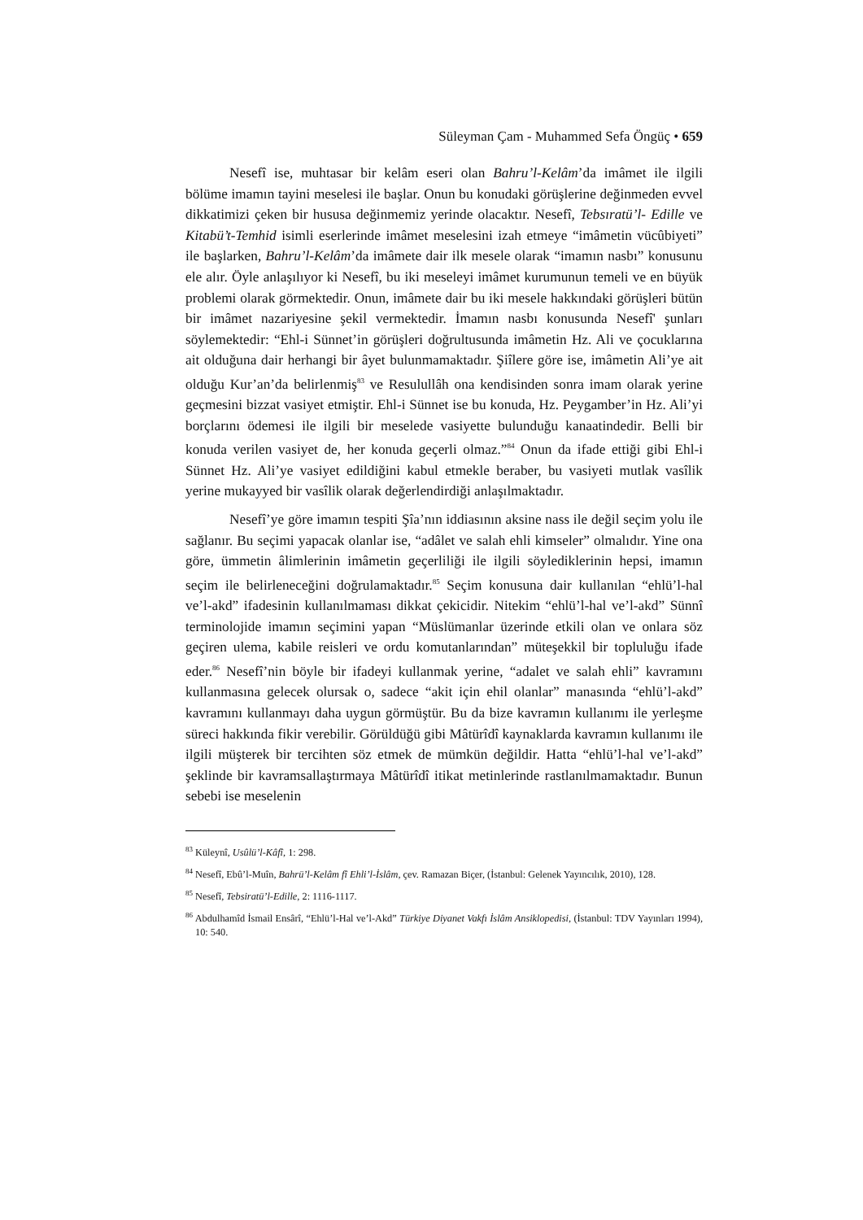Süleyman Çam - Muhammed Sefa Öngüç • 659
Nesefî ise, muhtasar bir kelâm eseri olan Bahru’l-Kelâm’da imâmet ile ilgili bölüme imamın tayini meselesi ile başlar. Onun bu konudaki görüşlerine değinmeden evvel dikkatimizi çeken bir hususa değinmemiz yerinde olacaktır. Nesefî, Tebsıratü’l- Edille ve Kitabü’t-Temhid isimli eserlerinde imâmet meselesini izah etmeye “imâmetin vücûbiyeti” ile başlarken, Bahru’l-Kelâm’da imâmete dair ilk mesele olarak “imamın nasbı” konusunu ele alır. Öyle anlaşılıyor ki Nesefî, bu iki meseleyi imâmet kurumunun temeli ve en büyük problemi olarak görmektedir. Onun, imâmete dair bu iki mesele hakkındaki görüşleri bütün bir imâmet nazariyesine şekil vermektedir. İmamın nasbı konusunda Nesefî' şunları söylemektedir: “Ehl-i Sünnet’in görüşleri doğrultusunda imâmetin Hz. Ali ve çocuklarına ait olduğuna dair herhangi bir âyet bulunmamaktadır. Şiîlere göre ise, imâmetin Ali’ye ait olduğu Kur’an’da belirlenmiş<sup>83</sup> ve Resulullâh ona kendisinden sonra imam olarak yerine geçmesini bizzat vasiyet etmiştir. Ehl-i Sünnet ise bu konuda, Hz. Peygamber’in Hz. Ali’yi borçlarını ödemesi ile ilgili bir meselede vasiyette bulunduğu kanaatindedir. Belli bir konuda verilen vasiyet de, her konuda geçerli olmaz.”<sup>84</sup> Onun da ifade ettiği gibi Ehl-i Sünnet Hz. Ali’ye vasiyet edildiğini kabul etmekle beraber, bu vasiyeti mutlak vasîlik yerine mukayyed bir vasîlik olarak değerlendirdiği anlaşılmaktadır.
Nesefî’ye göre imamın tespiti Şîa’nın iddiasının aksine nass ile değil seçim yolu ile sağlanır. Bu seçimi yapacak olanlar ise, “adâlet ve salah ehli kimseler” olmalıdır. Yine ona göre, ümmetin âlimlerinin imâmetin geçerliliği ile ilgili söylediklerinin hepsi, imamın seçim ile belirleneceğini doğrulamaktadır.<sup>85</sup> Seçim konusuna dair kullanılan “ehlü’l-hal ve’l-akd” ifadesinin kullanılmaması dikkat çekicidir. Nitekim “ehlü’l-hal ve’l-akd” Sünnî terminolojide imamın seçimini yapan “Müslümanlar üzerinde etkili olan ve onlara söz geçiren ulema, kabile reisleri ve ordu komutanlarından” müteşekkil bir topluluğu ifade eder.<sup>86</sup> Nesefî’nin böyle bir ifadeyi kullanmak yerine, “adalet ve salah ehli” kavramını kullanmasına gelecek olursak o, sadece “akit için ehil olanlar” manasında “ehlü’l-akd” kavramını kullanmayı daha uygun görmüştür. Bu da bize kavramın kullanımı ile yerleşme süreci hakkında fikir verebilir. Görüldüğü gibi Mâtürîdî kaynaklarda kavramın kullanımı ile ilgili müşterek bir tercihten söz etmek de mümkün değildir. Hatta “ehlü’l-hal ve’l-akd” şeklinde bir kavramsallaştırmaya Mâtürîdî itikat metinlerinde rastlanılmamaktadır. Bunun sebebi ise meselenin
<sup>83</sup> Küleynî, Usûlü’l-Kâfî, 1: 298.
<sup>84</sup> Nesefî, Ebû’l-Muîn, Bahrü’l-Kelâm fî Ehli’l-İslâm, çev. Ramazan Biçer, (İstanbul: Gelenek Yayıncılık, 2010), 128.
<sup>85</sup> Nesefî, Tebsiratü’l-Edille, 2: 1116-1117.
<sup>86</sup> Abdulhamîd İsmail Ensârî, “Ehlü’l-Hal ve’l-Akd” Türkiye Diyanet Vakfı İslâm Ansiklopedisi, (İstanbul: TDV Yayınları 1994), 10: 540.